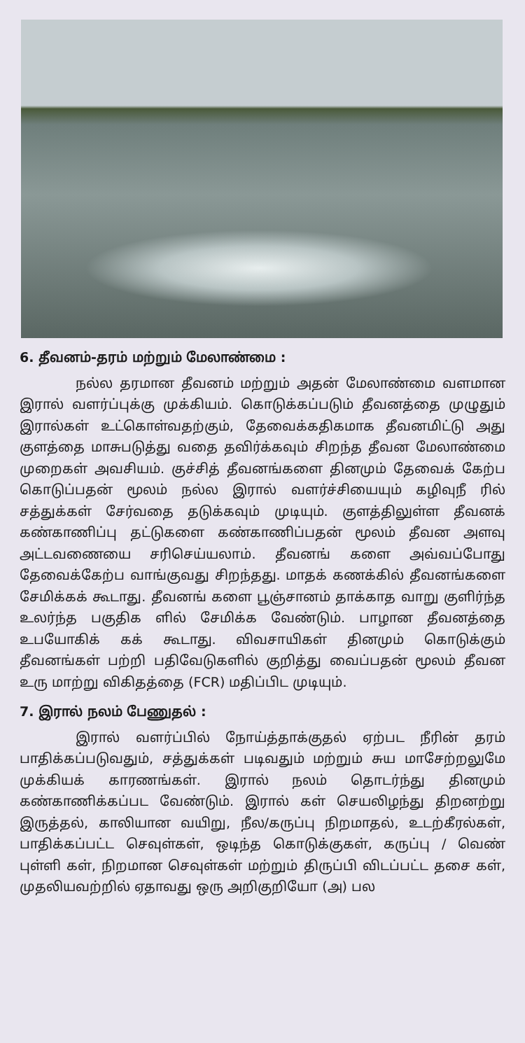6. தீவனம்-தரம் மற்றும் மேலாண்மை :
நல்ல தரமான தீவனம் மற்றும் அதன் மேலாண்மை வளமான இரால் வளர்ப்புக்கு முக்கியம். கொடுக்கப்படும் தீவனத்தை முழுதும் இரால்கள் உட்கொள்வதற்கும், தேவைக்கதிகமாக தீவனமிட்டு அது குளத்தை மாசுபடுத்து வதை தவிர்க்கவும் சிறந்த தீவன மேலாண்மை முறைகள் அவசியம். குச்சித் தீவனங்களை தினமும் தேவைக் கேற்ப கொடுப்பதன் மூலம் நல்ல இரால் வளர்ச்சியையும் கழிவுநீ ரில் சத்துக்கள் சேர்வதை தடுக்கவும் முடியும். குளத்திலுள்ள தீவனக் கண்காணிப்பு தட்டுகளை கண்காணிப்பதன் மூலம் தீவன அளவு அட்டவணையை சரிசெய்யலாம். தீவனங் களை அவ்வப்போது தேவைக்கேற்ப வாங்குவது சிறந்தது. மாதக் கணக்கில் தீவனங்களை சேமிக்கக் கூடாது. தீவனங் களை பூஞ்சானம் தாக்காத வாறு குளிர்ந்த உலர்ந்த பகுதிக ளில் சேமிக்க வேண்டும். பாழான தீவனத்தை உபயோகிக் கக் கூடாது. விவசாயிகள் தினமும் கொடுக்கும் தீவனங்கள் பற்றி பதிவேடுகளில் குறித்து வைப்பதன் மூலம் தீவன உரு மாற்று விகிதத்தை (FCR) மதிப்பிட முடியும்.
7. இரால் நலம் பேணுதல் :
இரால் வளர்ப்பில் நோய்த்தாக்குதல் ஏற்பட நீரின் தரம் பாதிக்கப்படுவதும், சத்துக்கள் படிவதும் மற்றும் சுய மாசேற்றலுமே முக்கியக் காரணங்கள். இரால் நலம் தொடர்ந்து தினமும் கண்காணிக்கப்பட வேண்டும். இரால் கள் செயலிழந்து திறனற்று இருத்தல், காலியான வயிறு, நீல/கருப்பு நிறமாதல், உடற்கீரல்கள், பாதிக்கப்பட்ட செவுள்கள், ஒடிந்த கொடுக்குகள், கருப்பு / வெண் புள்ளி கள், நிறமான செவுள்கள் மற்றும் திருப்பி விடப்பட்ட தசை கள், முதலியவற்றில் ஏதாவது ஒரு அறிகுறியோ (அ) பல